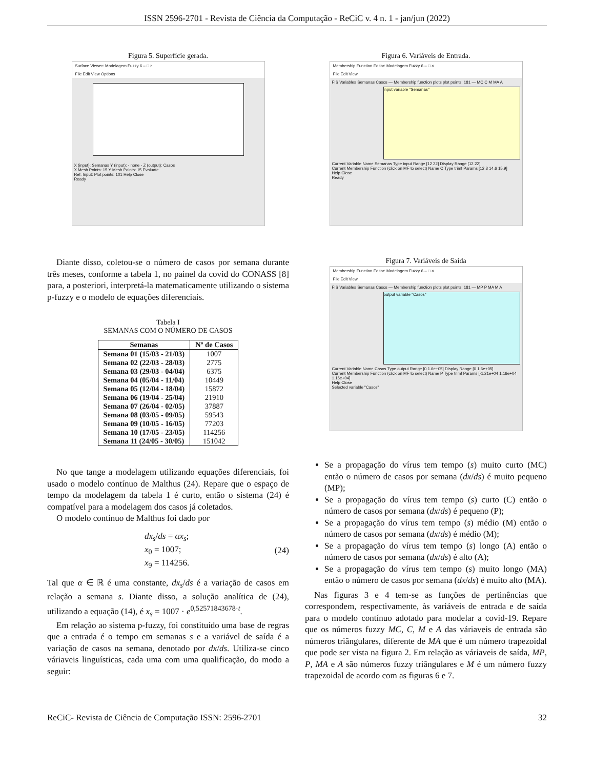ISSN 2596-2701 - Revista de Ciência da Computação - ReCiC v. 4 n. 1 - jan/jun (2022)
Figura 5. Superfície gerada.
Surface Viewer: Modelagem Fuzzy 6 – □ ×
File Edit View Options
X (input): Semanas Y (input): - none - Z (output): Casos
X Mesh Points: 15 Y Mesh Points: 15 Evaluate
Ref. Input: Plot points: 101 Help Close
Ready
Diante disso, coletou-se o número de casos por semana durante três meses, conforme a tabela 1, no painel da covid do CONASS [8] para, a posteriori, interpretá-la matematicamente utilizando o sistema p-fuzzy e o modelo de equações diferenciais.
Tabela I
SEMANAS COM O NÚMERO DE CASOS
| Semanas | Nº de Casos |
| --- | --- |
| Semana 01 (15/03 - 21/03) | 1007 |
| Semana 02 (22/03 - 28/03) | 2775 |
| Semana 03 (29/03 - 04/04) | 6375 |
| Semana 04 (05/04 - 11/04) | 10449 |
| Semana 05 (12/04 - 18/04) | 15872 |
| Semana 06 (19/04 - 25/04) | 21910 |
| Semana 07 (26/04 - 02/05) | 37887 |
| Semana 08 (03/05 - 09/05) | 59543 |
| Semana 09 (10/05 - 16/05) | 77203 |
| Semana 10 (17/05 - 23/05) | 114256 |
| Semana 11 (24/05 - 30/05) | 151042 |
No que tange a modelagem utilizando equações diferenciais, foi usado o modelo contínuo de Malthus (24). Repare que o espaço de tempo da modelagem da tabela 1 é curto, então o sistema (24) é compatível para a modelagem dos casos já coletados.
O modelo contínuo de Malthus foi dado por
dx<sub>s</sub>/ds = αx<sub>s</sub>;
x<sub>0</sub> = 1007;
x<sub>9</sub> = 114256.
(24)
Tal que α ∈ ℝ é uma constante, dx<sub>s</sub>/ds é a variação de casos em relação a semana s. Diante disso, a solução analítica de (24), utilizando a equação (14), é x<sub>s</sub> = 1007 · e<sup>0,52571843678·t</sup>.
Em relação ao sistema p-fuzzy, foi constituído uma base de regras que a entrada é o tempo em semanas s e a variável de saída é a variação de casos na semana, denotado por dx/ds. Utiliza-se cinco váriaveis linguísticas, cada uma com uma qualificação, do modo a seguir:
Figura 6. Variáveis de Entrada.
Membership Function Editor: Modelagem Fuzzy 6 – □ ×
File Edit View
FIS Variables Semanas Casos — Membership function plots plot points: 181 — MC C M MA A
input variable "Semanas"
Current Variable Name Semanas Type input Range [12 22] Display Range [12 22]
Current Membership Function (click on MF to select) Name C Type trimf Params [12.3 14.6 15.9]
Help Close
Ready
Figura 7. Variáveis de Saída
Membership Function Editor: Modelagem Fuzzy 6 – □ ×
File Edit View
FIS Variables Semanas Casos — Membership function plots plot points: 181 — MP P MA M A
output variable "Casos"
Current Variable Name Casos Type output Range [0 1.6e+05] Display Range [0 1.6e+05]
Current Membership Function (click on MF to select) Name P Type trimf Params [-1.21e+04 1.16e+04 1.16e+04]
Help Close
Selected variable "Casos"
Se a propagação do vírus tem tempo (s) muito curto (MC) então o número de casos por semana (dx/ds) é muito pequeno (MP);
Se a propagação do vírus tem tempo (s) curto (C) então o número de casos por semana (dx/ds) é pequeno (P);
Se a propagação do vírus tem tempo (s) médio (M) então o número de casos por semana (dx/ds) é médio (M);
Se a propagação do vírus tem tempo (s) longo (A) então o número de casos por semana (dx/ds) é alto (A);
Se a propagação do vírus tem tempo (s) muito longo (MA) então o número de casos por semana (dx/ds) é muito alto (MA).
Nas figuras 3 e 4 tem-se as funções de pertinências que correspondem, respectivamente, às variáveis de entrada e de saída para o modelo contínuo adotado para modelar a covid-19. Repare que os números fuzzy MC, C, M e A das váriaveis de entrada são números triângulares, diferente de MA que é um número trapezoidal que pode ser vista na figura 2. Em relação as váriaveis de saída, MP, P, MA e A são números fuzzy triângulares e M é um número fuzzy trapezoidal de acordo com as figuras 6 e 7.
ReCiC- Revista de Ciência de Computação ISSN: 2596-2701 32